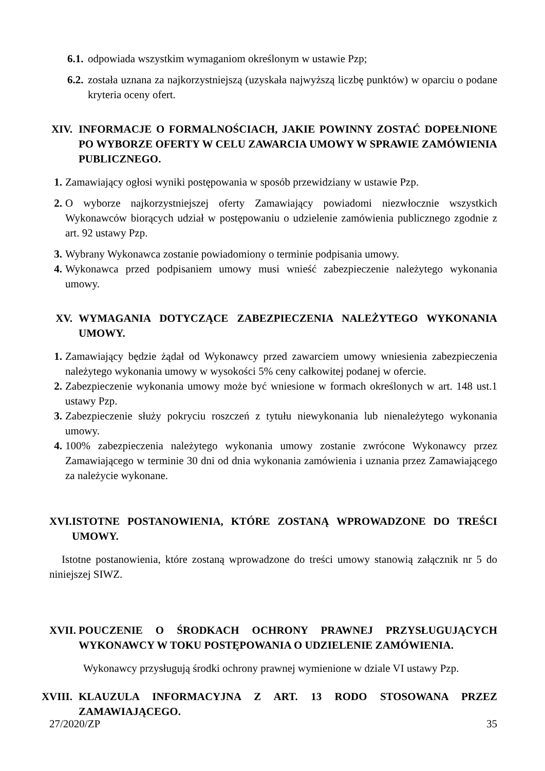6.1. odpowiada wszystkim wymaganiom określonym w ustawie Pzp;
6.2. została uznana za najkorzystniejszą (uzyskała najwyższą liczbę punktów) w oparciu o podane kryteria oceny ofert.
XIV. INFORMACJE O FORMALNOŚCIACH, JAKIE POWINNY ZOSTAĆ DOPEŁNIONE PO WYBORZE OFERTY W CELU ZAWARCIA UMOWY W SPRAWIE ZAMÓWIENIA PUBLICZNEGO.
1. Zamawiający ogłosi wyniki postępowania w sposób przewidziany w ustawie Pzp.
2. O wyborze najkorzystniejszej oferty Zamawiający powiadomi niezwłocznie wszystkich Wykonawców biorących udział w postępowaniu o udzielenie zamówienia publicznego zgodnie z art. 92 ustawy Pzp.
3. Wybrany Wykonawca zostanie powiadomiony o terminie podpisania umowy.
4. Wykonawca przed podpisaniem umowy musi wnieść zabezpieczenie należytego wykonania umowy.
XV. WYMAGANIA DOTYCZĄCE ZABEZPIECZENIA NALEŻYTEGO WYKONANIA UMOWY.
1. Zamawiający będzie żądał od Wykonawcy przed zawarciem umowy wniesienia zabezpieczenia należytego wykonania umowy w wysokości 5% ceny całkowitej podanej w ofercie.
2. Zabezpieczenie wykonania umowy może być wniesione w formach określonych w art. 148 ust.1 ustawy Pzp.
3. Zabezpieczenie służy pokryciu roszczeń z tytułu niewykonania lub nienależytego wykonania umowy.
4. 100% zabezpieczenia należytego wykonania umowy zostanie zwrócone Wykonawcy przez Zamawiającego w terminie 30 dni od dnia wykonania zamówienia i uznania przez Zamawiającego za należycie wykonane.
XVI. ISTOTNE POSTANOWIENIA, KTÓRE ZOSTANĄ WPROWADZONE DO TREŚCI UMOWY.
Istotne postanowienia, które zostaną wprowadzone do treści umowy stanowią załącznik nr 5 do niniejszej SIWZ.
XVII. POUCZENIE O ŚRODKACH OCHRONY PRAWNEJ PRZYSŁUGUJĄCYCH WYKONAWCY W TOKU POSTĘPOWANIA O UDZIELENIE ZAMÓWIENIA.
Wykonawcy przysługują środki ochrony prawnej wymienione w dziale VI ustawy Pzp.
XVIII. KLAUZULA INFORMACYJNA Z ART. 13 RODO STOSOWANA PRZEZ ZAMAWIAJĄCEGO.
27/2020/ZP 35